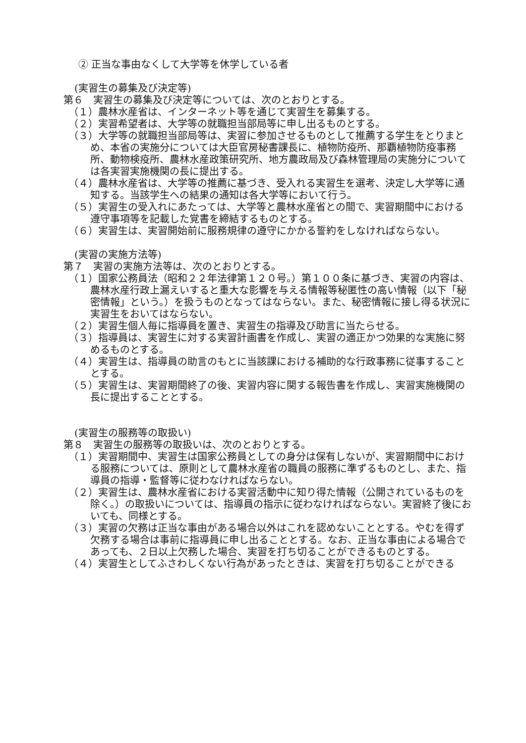② 正当な事由なくして大学等を休学している者
(実習生の募集及び決定等)
第６　実習生の募集及び決定等については、次のとおりとする。
（１）農林水産省は、インターネット等を通じて実習生を募集する。
（２）実習希望者は、大学等の就職担当部局等に申し出るものとする。
（３）大学等の就職担当部局等は、実習に参加させるものとして推薦する学生をとりまとめ、本省の実施分については大臣官房秘書課長に、植物防疫所、那覇植物防疫事務所、動物検疫所、農林水産政策研究所、地方農政局及び森林管理局の実施分については各実習実施機関の長に提出する。
（４）農林水産省は、大学等の推薦に基づき、受入れる実習生を選考、決定し大学等に通知する。当該学生への結果の通知は各大学等において行う。
（５）実習生の受入れにあたっては、大学等と農林水産省との間で、実習期間中における遵守事項等を記載した覚書を締結するものとする。
（６）実習生は、実習開始前に服務規律の遵守にかかる誓約をしなければならない。
(実習の実施方法等)
第７　実習の実施方法等は、次のとおりとする。
（１）国家公務員法（昭和２２年法律第１２０号。）第１００条に基づき、実習の内容は、農林水産行政上漏えいすると重大な影響を与える情報等秘匿性の高い情報（以下「秘密情報」という。）を扱うものとなってはならない。また、秘密情報に接し得る状況に実習生をおいてはならない。
（２）実習生個人毎に指導員を置き、実習生の指導及び助言に当たらせる。
（３）指導員は、実習生に対する実習計画書を作成し、実習の適正かつ効果的な実施に努めるものとする。
（４）実習生は、指導員の助言のもとに当該課における補助的な行政事務に従事することとする。
（５）実習生は、実習期間終了の後、実習内容に関する報告書を作成し、実習実施機関の長に提出することとする。
(実習生の服務等の取扱い)
第８　実習生の服務等の取扱いは、次のとおりとする。
（１）実習期間中、実習生は国家公務員としての身分は保有しないが、実習期間中における服務については、原則として農林水産省の職員の服務に準ずるものとし、また、指導員の指導・監督等に従わなければならない。
（２）実習生は、農林水産省における実習活動中に知り得た情報（公開されているものを除く。）の取扱いについては、指導員の指示に従わなければならない。実習終了後においても、同様とする。
（３）実習の欠務は正当な事由がある場合以外はこれを認めないこととする。やむを得ず欠務する場合は事前に指導員に申し出ることとする。なお、正当な事由による場合であっても、２日以上欠務した場合、実習を打ち切ることができるものとする。
（４）実習生としてふさわしくない行為があったときは、実習を打ち切ることができる